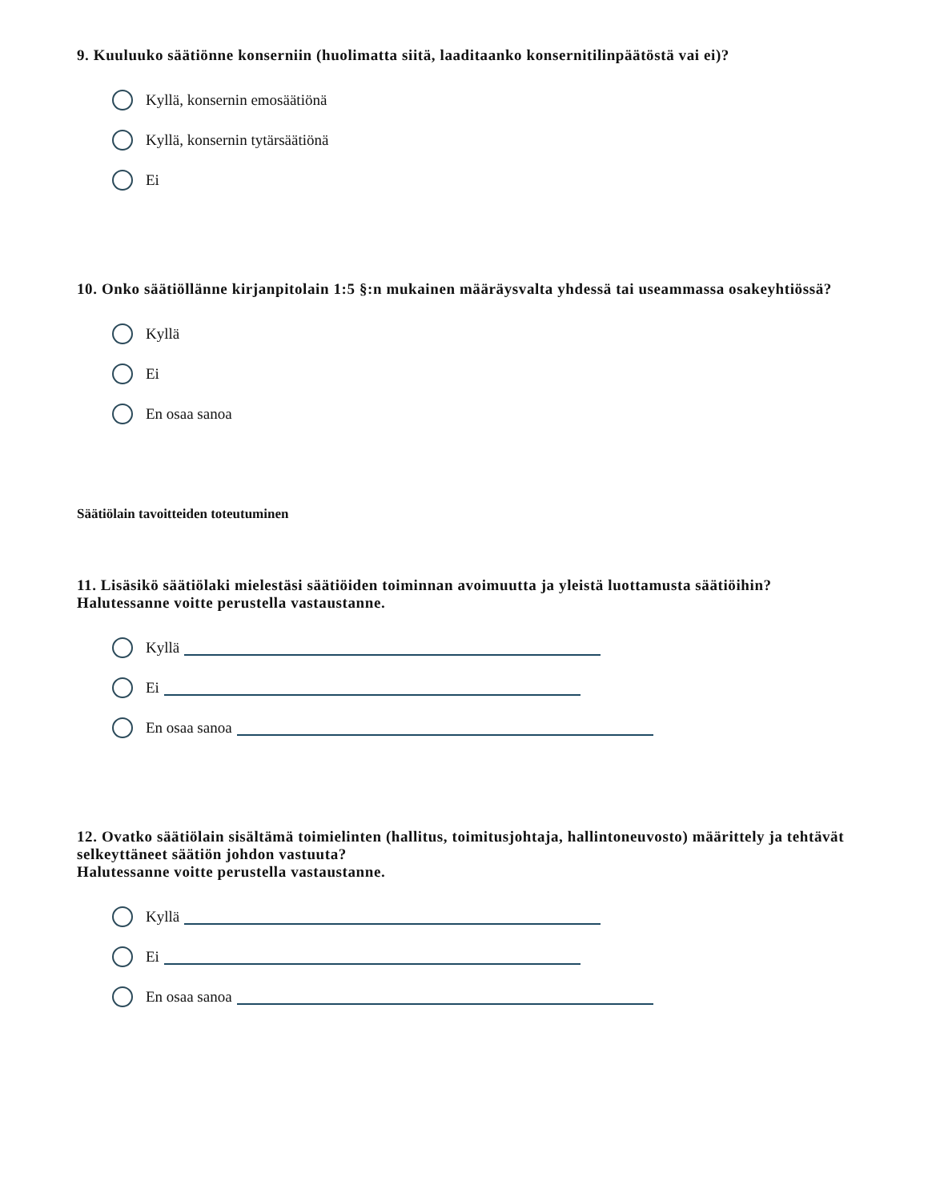9. Kuuluuko säätiönne konserniin (huolimatta siitä, laaditaanko konsernitilinpäätöstä vai ei)?
Kyllä, konsernin emosäätiönä
Kyllä, konsernin tytärsäätiönä
Ei
10. Onko säätiöllänne kirjanpitolain 1:5 §:n mukainen määräysvalta yhdessä tai useammassa osakeyhtiössä?
Kyllä
Ei
En osaa sanoa
Säätiölain tavoitteiden toteutuminen
11. Lisäsikö säätiölaki mielestäsi säätiöiden toiminnan avoimuutta ja yleistä luottamusta säätiöihin? Halutessanne voitte perustella vastaustanne.
Kyllä
Ei
En osaa sanoa
12. Ovatko säätiölain sisältämä toimielinten (hallitus, toimitusjohtaja, hallintoneuvosto) määrittely ja tehtävät selkeyttäneet säätiön johdon vastuuta?
Halutessanne voitte perustella vastaustanne.
Kyllä
Ei
En osaa sanoa